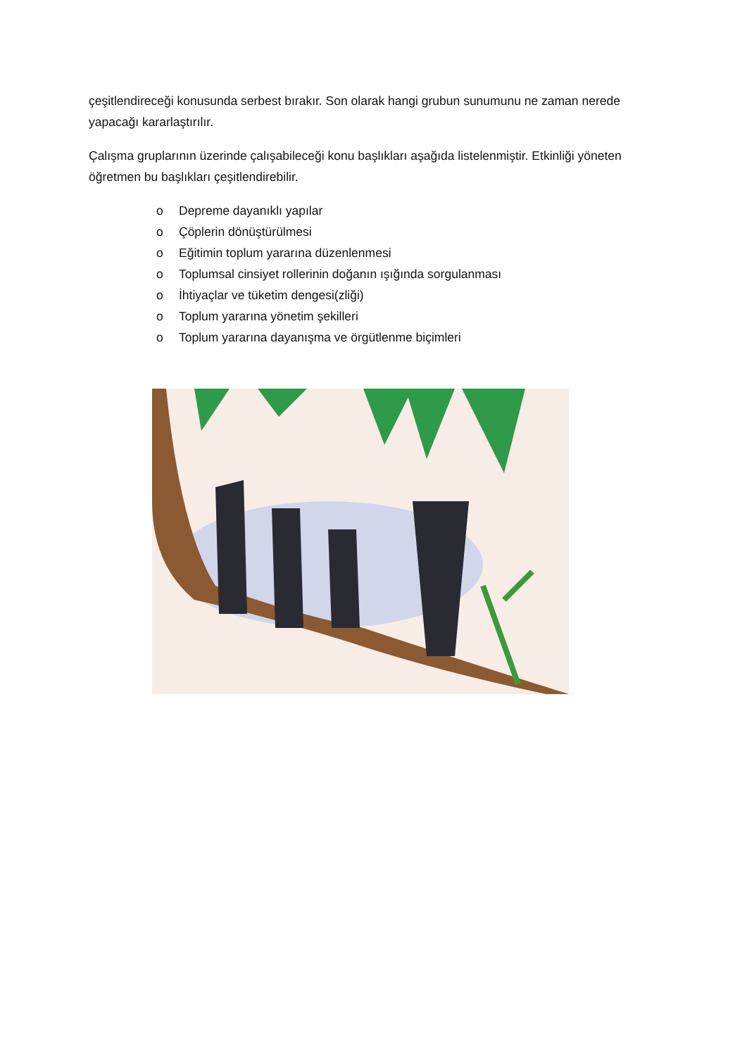çeşitlendireceği konusunda serbest bırakır. Son olarak hangi grubun sunumunu ne zaman nerede yapacağı kararlaştırılır.
Çalışma gruplarının üzerinde çalışabileceği konu başlıkları aşağıda listelenmiştir. Etkinliği yöneten öğretmen bu başlıkları çeşitlendirebilir.
o Depreme dayanıklı yapılar
o Çöplerin dönüştürülmesi
o Eğitimin toplum yararına düzenlenmesi
o Toplumsal cinsiyet rollerinin doğanın ışığında sorgulanması
o İhtiyaçlar ve tüketim dengesi(zliği)
o Toplum yararına yönetim şekilleri
o Toplum yararına dayanışma ve örgütlenme biçimleri